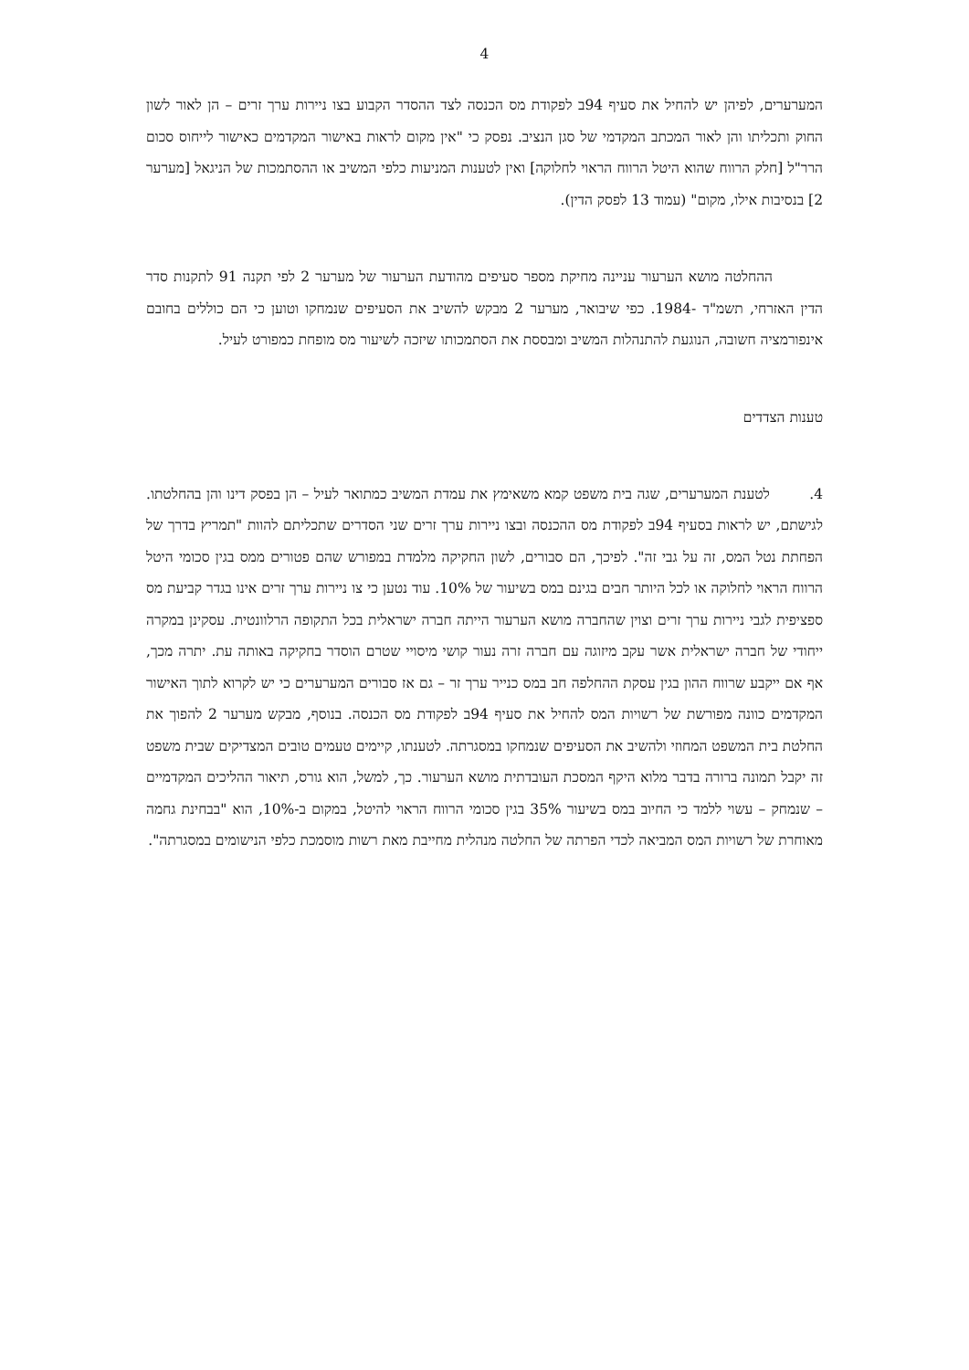4
המערערים, לפיהן יש להחיל את סעיף 94ב לפקודת מס הכנסה לצד ההסדר הקבוע בצו ניירות ערך זרים – הן לאור לשון החוק ותכליתו והן לאור המכתב המקדמי של סגן הנציב. נפסק כי "אין מקום לראות באישור המקדמים כאישור לייחוס סכום הרר"ל [חלק הרווח שהוא היטל הרווח הראוי לחלוקה] ואין לטענות המניעות כלפי המשיב או ההסתמכות של הניגאל [מערער 2] בנסיבות אילו, מקום" (עמוד 13 לפסק הדין).
ההחלטה מושא הערעור עניינה מחיקת מספר סעיפים מהודעת הערעור של מערער 2 לפי תקנה 91 לתקנות סדר הדין האזרחי, תשמ"ד -1984. כפי שיבואר, מערער 2 מבקש להשיב את הסעיפים שנמחקו וטוען כי הם כוללים בחובם אינפורמציה חשובה, הנוגעת להתנהלות המשיב ומבססת את הסתמכותו שיזכה לשיעור מס מופחת כמפורט לעיל.
טענות הצדדים
4. לטענת המערערים, שגה בית משפט קמא משאימץ את עמדת המשיב כמתואר לעיל – הן בפסק דינו והן בהחלטתו. לגישתם, יש לראות בסעיף 94ב לפקודת מס ההכנסה ובצו ניירות ערך זרים שני הסדרים שתכליתם להוות "תמריץ בדרך של הפחתת נטל המס, זה על גבי זה". לפיכך, הם סבורים, לשון החקיקה מלמדת במפורש שהם פטורים ממס בגין סכומי היטל הרווח הראוי לחלוקה או לכל היותר חבים בגינם במס בשיעור של 10%. עוד נטען כי צו ניירות ערך זרים אינו בגדר קביעת מס ספציפית לגבי ניירות ערך זרים וצוין שהחברה מושא הערעור הייתה חברה ישראלית בכל התקופה הרלוונטית. עסקינן במקרה ייחודי של חברה ישראלית אשר עקב מיזוגה עם חברה זרה נעור קושי מיסויי שטרם הוסדר בחקיקה באותה עת. יתרה מכך, אף אם ייקבע שרווח ההון בגין עסקת ההחלפה חב במס כנייר ערך זר – גם אז סבורים המערערים כי יש לקרוא לתוך האישור המקדמים כוונה מפורשת של רשויות המס להחיל את סעיף 94ב לפקודת מס הכנסה. בנוסף, מבקש מערער 2 להפוך את החלטת בית המשפט המחוזי ולהשיב את הסעיפים שנמחקו במסגרתה. לטענתו, קיימים טעמים טובים המצדיקים שבית משפט זה יקבל תמונה ברורה בדבר מלוא היקף המסכת העובדתית מושא הערעור. כך, למשל, הוא גורס, תיאור ההליכים המקדמיים – שנמחק – עשוי ללמד כי החיוב במס בשיעור 35% בגין סכומי הרווח הראוי להיטל, במקום ב-10%, הוא "בבחינת גחמה מאוחרת של רשויות המס המביאה לכדי הפרתה של החלטה מנהלית מחייבת מאת רשות מוסמכת כלפי הנישומים במסגרתה".